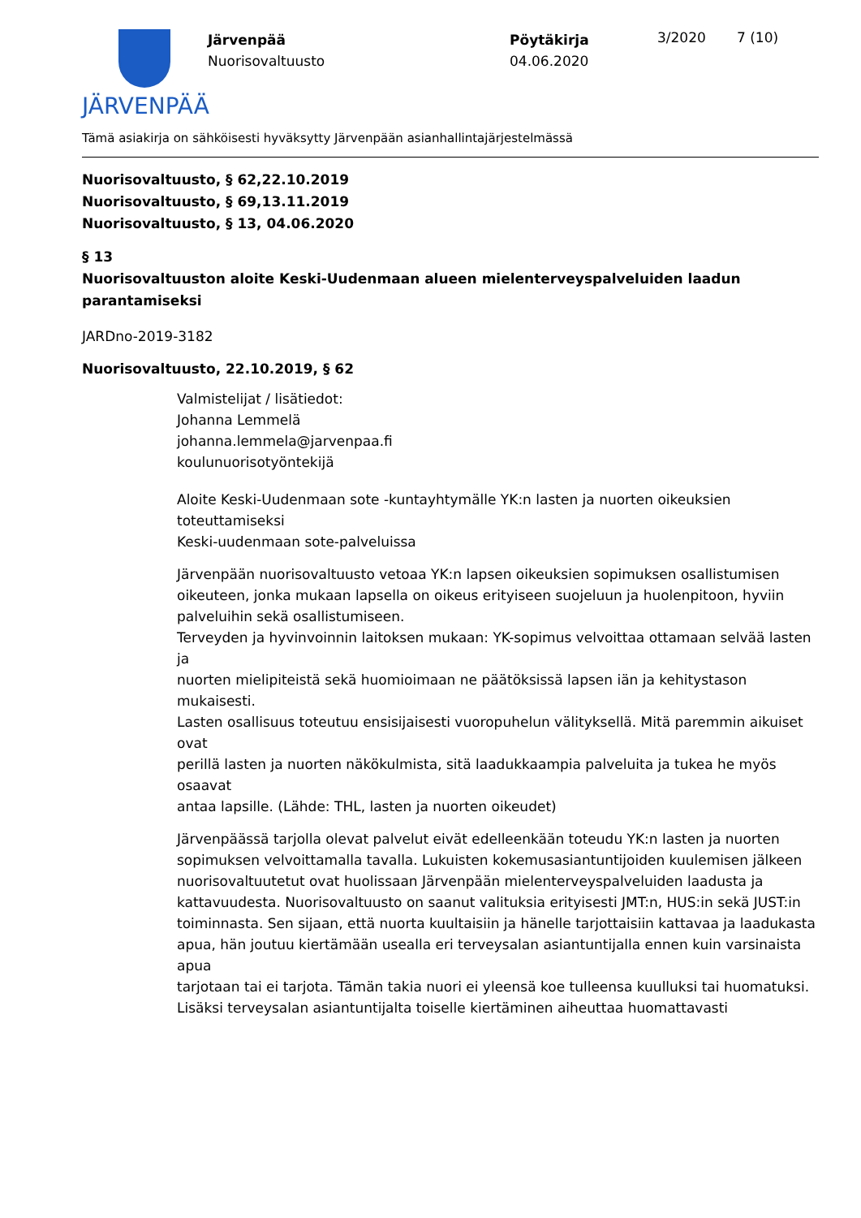JÄRVENPÄÄ
Järvenpää
Nuorisovaltuusto
Pöytäkirja
04.06.2020
3/2020 7 (10)
Tämä asiakirja on sähköisesti hyväksytty Järvenpään asianhallintajärjestelmässä
Nuorisovaltuusto, § 62,22.10.2019
Nuorisovaltuusto, § 69,13.11.2019
Nuorisovaltuusto, § 13, 04.06.2020
§ 13
Nuorisovaltuuston aloite Keski-Uudenmaan alueen mielenterveyspalveluiden laadun parantamiseksi
JARDno-2019-3182
Nuorisovaltuusto, 22.10.2019, § 62
Valmistelijat / lisätiedot:
Johanna Lemmelä
johanna.lemmela@jarvenpaa.fi
koulunuorisotyöntekijä
Aloite Keski-Uudenmaan sote -kuntayhtymälle YK:n lasten ja nuorten oikeuksien toteuttamiseksi
Keski-uudenmaan sote-palveluissa
Järvenpään nuorisovaltuusto vetoaa YK:n lapsen oikeuksien sopimuksen osallistumisen
oikeuteen, jonka mukaan lapsella on oikeus erityiseen suojeluun ja huolenpitoon, hyviin
palveluihin sekä osallistumiseen.
Terveyden ja hyvinvoinnin laitoksen mukaan: YK-sopimus velvoittaa ottamaan selvää lasten ja
nuorten mielipiteistä sekä huomioimaan ne päätöksissä lapsen iän ja kehitystason mukaisesti.
Lasten osallisuus toteutuu ensisijaisesti vuoropuhelun välityksellä. Mitä paremmin aikuiset ovat
perillä lasten ja nuorten näkökulmista, sitä laadukkaampia palveluita ja tukea he myös osaavat
antaa lapsille. (Lähde: THL, lasten ja nuorten oikeudet)
Järvenpäässä tarjolla olevat palvelut eivät edelleenkään toteudu YK:n lasten ja nuorten sopimuksen velvoittamalla tavalla. Lukuisten kokemusasiantuntijoiden kuulemisen jälkeen
nuorisovaltuutetut ovat huolissaan Järvenpään mielenterveyspalveluiden laadusta ja kattavuudesta. Nuorisovaltuusto on saanut valituksia erityisesti JMT:n, HUS:in sekä JUST:in
toiminnasta. Sen sijaan, että nuorta kuultaisiin ja hänelle tarjottaisiin kattavaa ja laadukasta
apua, hän joutuu kiertämään usealla eri terveysalan asiantuntijalla ennen kuin varsinaista apua
tarjotaan tai ei tarjota. Tämän takia nuori ei yleensä koe tulleensa kuulluksi tai huomatuksi.
Lisäksi terveysalan asiantuntijalta toiselle kiertäminen aiheuttaa huomattavasti